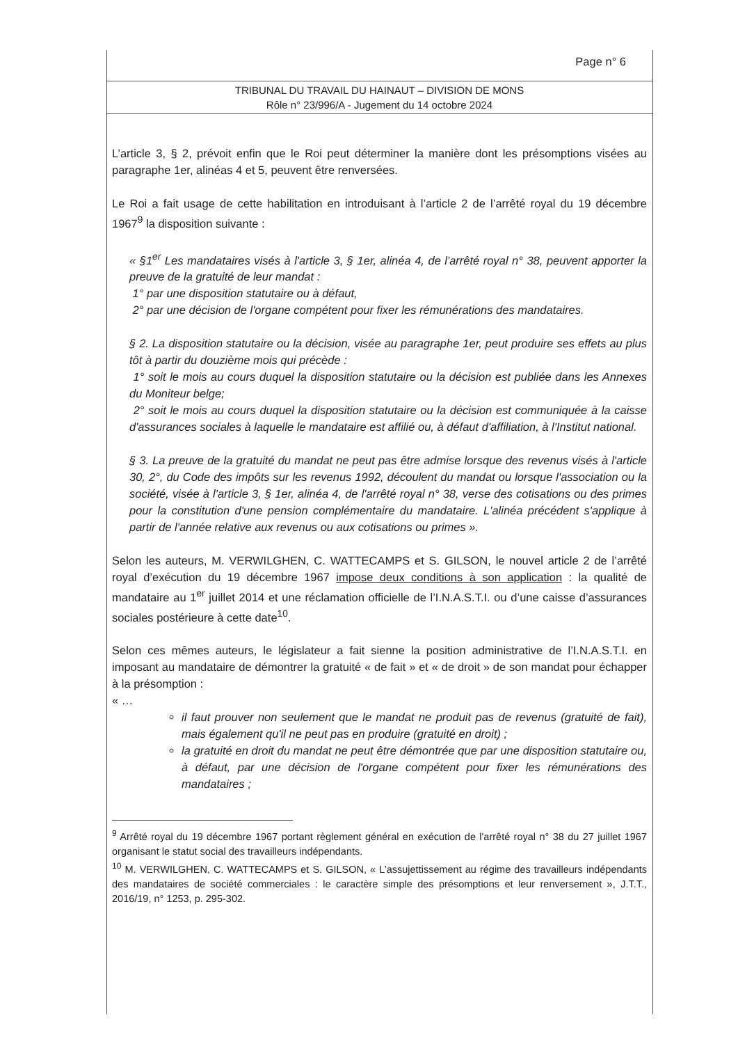Page n° 6
TRIBUNAL DU TRAVAIL DU HAINAUT – DIVISION DE MONS
Rôle n° 23/996/A - Jugement du 14 octobre 2024
L’article 3, § 2, prévoit enfin que le Roi peut déterminer la manière dont les présomptions visées au paragraphe 1er, alinéas 4 et 5, peuvent être renversées.
Le Roi a fait usage de cette habilitation en introduisant à l’article 2 de l’arrêté royal du 19 décembre 1967<sup>9</sup> la disposition suivante :
« §1<sup>er</sup> Les mandataires visés à l'article 3, § 1er, alinéa 4, de l'arrêté royal n° 38, peuvent apporter la preuve de la gratuité de leur mandat :
1° par une disposition statutaire ou à défaut,
2° par une décision de l'organe compétent pour fixer les rémunérations des mandataires.
§ 2. La disposition statutaire ou la décision, visée au paragraphe 1er, peut produire ses effets au plus tôt à partir du douzième mois qui précède :
1° soit le mois au cours duquel la disposition statutaire ou la décision est publiée dans les Annexes du Moniteur belge;
2° soit le mois au cours duquel la disposition statutaire ou la décision est communiquée à la caisse d'assurances sociales à laquelle le mandataire est affilié ou, à défaut d'affiliation, à l'Institut national.
§ 3. La preuve de la gratuité du mandat ne peut pas être admise lorsque des revenus visés à l'article 30, 2°, du Code des impôts sur les revenus 1992, découlent du mandat ou lorsque l'association ou la société, visée à l'article 3, § 1er, alinéa 4, de l'arrêté royal n° 38, verse des cotisations ou des primes pour la constitution d'une pension complémentaire du mandataire. L'alinéa précédent s'applique à partir de l'année relative aux revenus ou aux cotisations ou primes ».
Selon les auteurs, M. VERWILGHEN, C. WATTECAMPS et S. GILSON, le nouvel article 2 de l’arrêté royal d’exécution du 19 décembre 1967 impose deux conditions à son application : la qualité de mandataire au 1<sup>er</sup> juillet 2014 et une réclamation officielle de l’I.N.A.S.T.I. ou d’une caisse d’assurances sociales postérieure à cette date<sup>10</sup>.
Selon ces mêmes auteurs, le législateur a fait sienne la position administrative de l’I.N.A.S.T.I. en imposant au mandataire de démontrer la gratuité « de fait » et « de droit » de son mandat pour échapper à la présomption :
« …
il faut prouver non seulement que le mandat ne produit pas de revenus (gratuité de fait), mais également qu'il ne peut pas en produire (gratuité en droit) ;
la gratuité en droit du mandat ne peut être démontrée que par une disposition statutaire ou, à défaut, par une décision de l'organe compétent pour fixer les rémunérations des mandataires ;
<sup>9</sup> Arrêté royal du 19 décembre 1967 portant règlement général en exécution de l'arrêté royal n° 38 du 27 juillet 1967 organisant le statut social des travailleurs indépendants.
<sup>10</sup> M. VERWILGHEN, C. WATTECAMPS et S. GILSON, « L’assujettissement au régime des travailleurs indépendants des mandataires de société commerciales : le caractère simple des présomptions et leur renversement », J.T.T., 2016/19, n° 1253, p. 295-302.